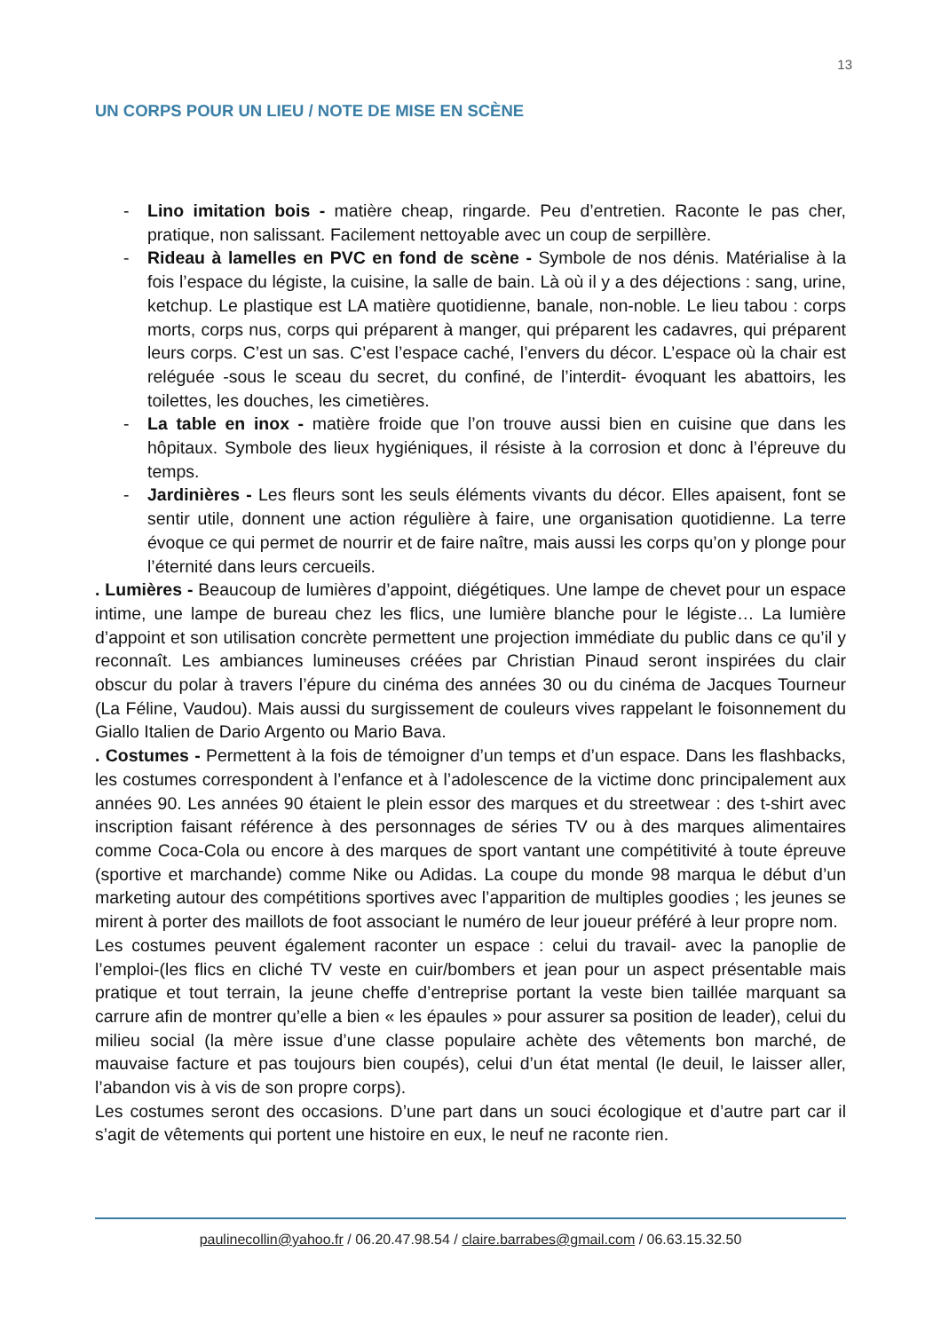13
UN CORPS POUR UN LIEU / NOTE DE MISE EN SCÈNE
- Lino imitation bois - matière cheap, ringarde. Peu d’entretien. Raconte le pas cher, pratique, non salissant. Facilement nettoyable avec un coup de serpillère.
- Rideau à lamelles en PVC en fond de scène - Symbole de nos dénis. Matérialise à la fois l’espace du légiste, la cuisine, la salle de bain. Là où il y a des déjections : sang, urine, ketchup. Le plastique est LA matière quotidienne, banale, non-noble. Le lieu tabou : corps morts, corps nus, corps qui préparent à manger, qui préparent les cadavres, qui préparent leurs corps. C’est un sas. C’est l’espace caché, l’envers du décor. L’espace où la chair est reléguée -sous le sceau du secret, du confiné, de l’interdit- évoquant les abattoirs, les toilettes, les douches, les cimetières.
- La table en inox - matière froide que l’on trouve aussi bien en cuisine que dans les hôpitaux. Symbole des lieux hygiéniques, il résiste à la corrosion et donc à l’épreuve du temps.
- Jardinières - Les fleurs sont les seuls éléments vivants du décor. Elles apaisent, font se sentir utile, donnent une action régulière à faire, une organisation quotidienne. La terre évoque ce qui permet de nourrir et de faire naître, mais aussi les corps qu’on y plonge pour l’éternité dans leurs cercueils.
. Lumières - Beaucoup de lumières d’appoint, diégétiques. Une lampe de chevet pour un espace intime, une lampe de bureau chez les flics, une lumière blanche pour le légiste… La lumière d’appoint et son utilisation concrète permettent une projection immédiate du public dans ce qu’il y reconnaît. Les ambiances lumineuses créées par Christian Pinaud seront inspirées du clair obscur du polar à travers l’épure du cinéma des années 30 ou du cinéma de Jacques Tourneur (La Féline, Vaudou). Mais aussi du surgissement de couleurs vives rappelant le foisonnement du Giallo Italien de Dario Argento ou Mario Bava.
. Costumes - Permettent à la fois de témoigner d’un temps et d’un espace. Dans les flashbacks, les costumes correspondent à l’enfance et à l’adolescence de la victime donc principalement aux années 90. Les années 90 étaient le plein essor des marques et du streetwear : des t-shirt avec inscription faisant référence à des personnages de séries TV ou à des marques alimentaires comme Coca-Cola ou encore à des marques de sport vantant une compétitivité à toute épreuve (sportive et marchande) comme Nike ou Adidas. La coupe du monde 98 marqua le début d’un marketing autour des compétitions sportives avec l’apparition de multiples goodies ; les jeunes se mirent à porter des maillots de foot associant le numéro de leur joueur préféré à leur propre nom.
Les costumes peuvent également raconter un espace : celui du travail- avec la panoplie de l’emploi-(les flics en cliché TV veste en cuir/bombers et jean pour un aspect présentable mais pratique et tout terrain, la jeune cheffe d’entreprise portant la veste bien taillée marquant sa carrure afin de montrer qu’elle a bien « les épaules » pour assurer sa position de leader), celui du milieu social (la mère issue d’une classe populaire achète des vêtements bon marché, de mauvaise facture et pas toujours bien coupés), celui d’un état mental (le deuil, le laisser aller, l’abandon vis à vis de son propre corps).
Les costumes seront des occasions. D’une part dans un souci écologique et d’autre part car il s’agit de vêtements qui portent une histoire en eux, le neuf ne raconte rien.
paulinecollin@yahoo.fr / 06.20.47.98.54 / claire.barrabes@gmail.com / 06.63.15.32.50